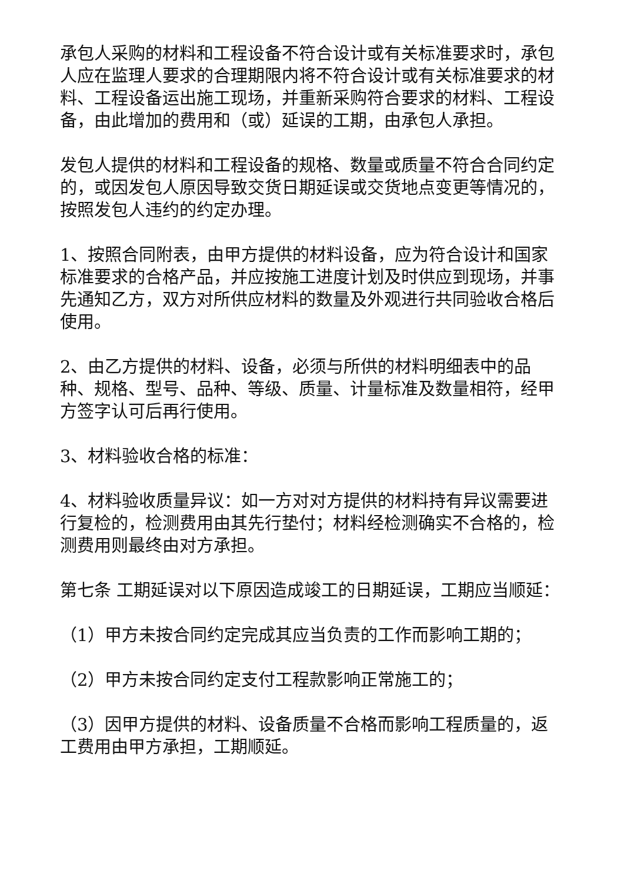承包人采购的材料和工程设备不符合设计或有关标准要求时，承包人应在监理人要求的合理期限内将不符合设计或有关标准要求的材料、工程设备运出施工现场，并重新采购符合要求的材料、工程设备，由此增加的费用和（或）延误的工期，由承包人承担。
发包人提供的材料和工程设备的规格、数量或质量不符合合同约定的，或因发包人原因导致交货日期延误或交货地点变更等情况的，按照发包人违约的约定办理。
1、按照合同附表，由甲方提供的材料设备，应为符合设计和国家标准要求的合格产品，并应按施工进度计划及时供应到现场，并事先通知乙方，双方对所供应材料的数量及外观进行共同验收合格后使用。
2、由乙方提供的材料、设备，必须与所供的材料明细表中的品种、规格、型号、品种、等级、质量、计量标准及数量相符，经甲方签字认可后再行使用。
3、材料验收合格的标准：
4、材料验收质量异议：如一方对对方提供的材料持有异议需要进行复检的，检测费用由其先行垫付；材料经检测确实不合格的，检测费用则最终由对方承担。
第七条 工期延误对以下原因造成竣工的日期延误，工期应当顺延：
（1）甲方未按合同约定完成其应当负责的工作而影响工期的；
（2）甲方未按合同约定支付工程款影响正常施工的；
（3）因甲方提供的材料、设备质量不合格而影响工程质量的，返工费用由甲方承担，工期顺延。